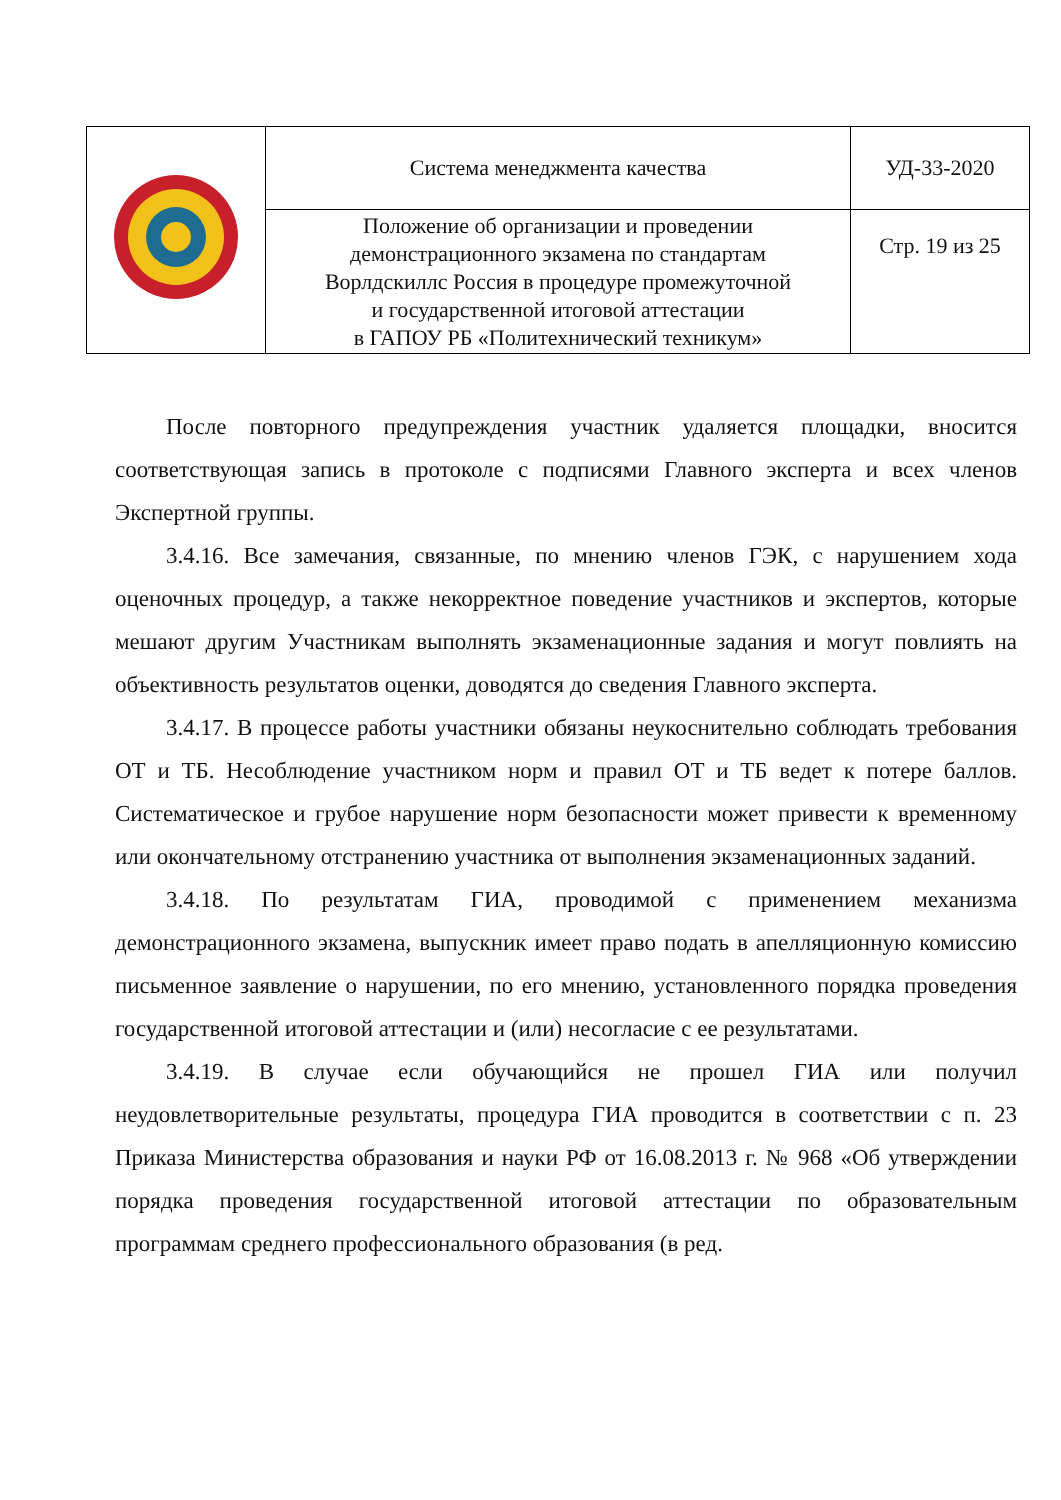| | Система менеджмента качества | УД-33-2020 |
| | Положение об организации и проведении демонстрационного экзамена по стандартам Ворлдскиллс Россия в процедуре промежуточной и государственной итоговой аттестации в ГАПОУ РБ «Политехнический техникум» | Стр. 19 из 25 |
После повторного предупреждения участник удаляется площадки, вносится соответствующая запись в протоколе с подписями Главного эксперта и всех членов Экспертной группы.
3.4.16. Все замечания, связанные, по мнению членов ГЭК, с нарушением хода оценочных процедур, а также некорректное поведение участников и экспертов, которые мешают другим Участникам выполнять экзаменационные задания и могут повлиять на объективность результатов оценки, доводятся до сведения Главного эксперта.
3.4.17. В процессе работы участники обязаны неукоснительно соблюдать требования ОТ и ТБ. Несоблюдение участником норм и правил ОТ и ТБ ведет к потере баллов. Систематическое и грубое нарушение норм безопасности может привести к временному или окончательному отстранению участника от выполнения экзаменационных заданий.
3.4.18. По результатам ГИА, проводимой с применением механизма демонстрационного экзамена, выпускник имеет право подать в апелляционную комиссию письменное заявление о нарушении, по его мнению, установленного порядка проведения государственной итоговой аттестации и (или) несогласие с ее результатами.
3.4.19. В случае если обучающийся не прошел ГИА или получил неудовлетворительные результаты, процедура ГИА проводится в соответствии с п. 23 Приказа Министерства образования и науки РФ от 16.08.2013 г. № 968 «Об утверждении порядка проведения государственной итоговой аттестации по образовательным программам среднего профессионального образования (в ред.